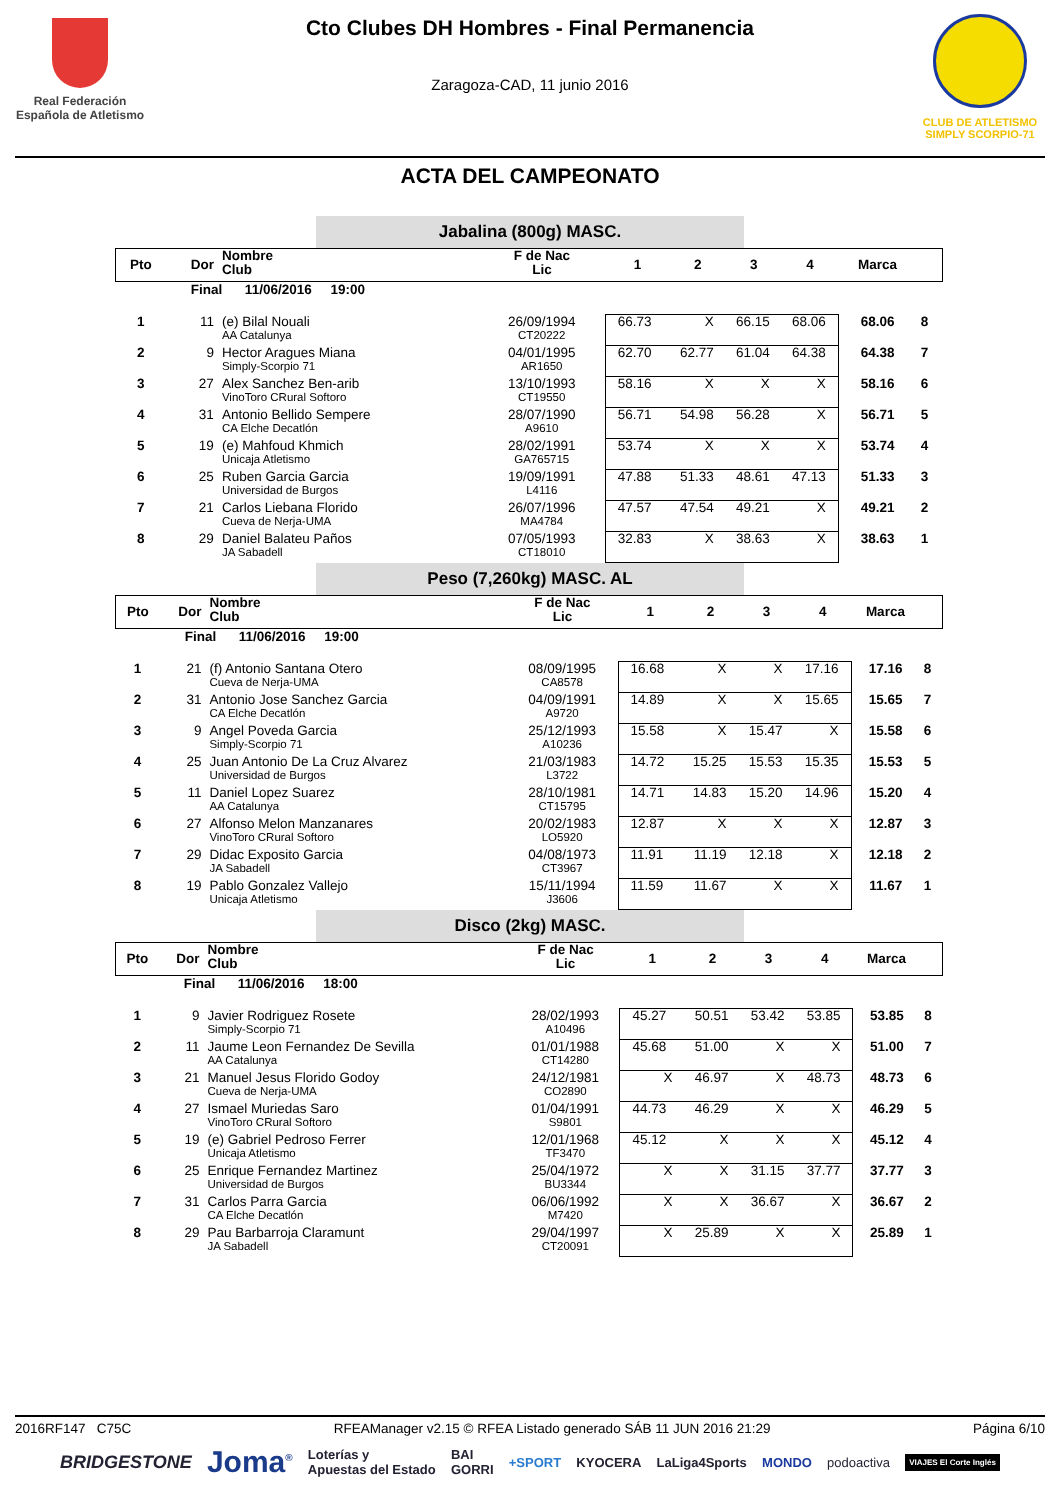Real Federación
Española de Atletismo
Cto Clubes DH Hombres - Final Permanencia
Zaragoza-CAD, 11 junio 2016
CLUB DE ATLETISMO
SIMPLY SCORPIO-71
ACTA DEL CAMPEONATO
Jabalina (800g) MASC.
| Pto | Dor | Nombre Club | F de Nac Lic | 1 | 2 | 3 | 4 | Marca | |
| | Final 11/06/2016 19:00 | | | | | | | | |
| 1 | 11 | (e) Bilal Nouali AA Catalunya | 26/09/1994 CT20222 | 66.73 | X | 66.15 | 68.06 | 68.06 | 8 |
| 2 | 9 | Hector Aragues Miana Simply-Scorpio 71 | 04/01/1995 AR1650 | 62.70 | 62.77 | 61.04 | 64.38 | 64.38 | 7 |
| 3 | 27 | Alex Sanchez Ben-arib VinoToro CRural Softoro | 13/10/1993 CT19550 | 58.16 | X | X | X | 58.16 | 6 |
| 4 | 31 | Antonio Bellido Sempere CA Elche Decatlón | 28/07/1990 A9610 | 56.71 | 54.98 | 56.28 | X | 56.71 | 5 |
| 5 | 19 | (e) Mahfoud Khmich Unicaja Atletismo | 28/02/1991 GA765715 | 53.74 | X | X | X | 53.74 | 4 |
| 6 | 25 | Ruben Garcia Garcia Universidad de Burgos | 19/09/1991 L4116 | 47.88 | 51.33 | 48.61 | 47.13 | 51.33 | 3 |
| 7 | 21 | Carlos Liebana Florido Cueva de Nerja-UMA | 26/07/1996 MA4784 | 47.57 | 47.54 | 49.21 | X | 49.21 | 2 |
| 8 | 29 | Daniel Balateu Paños JA Sabadell | 07/05/1993 CT18010 | 32.83 | X | 38.63 | X | 38.63 | 1 |
Peso (7,260kg) MASC. AL
| Pto | Dor | Nombre Club | F de Nac Lic | 1 | 2 | 3 | 4 | Marca | |
| | Final 11/06/2016 19:00 | | | | | | | | |
| 1 | 21 | (f) Antonio Santana Otero Cueva de Nerja-UMA | 08/09/1995 CA8578 | 16.68 | X | X | 17.16 | 17.16 | 8 |
| 2 | 31 | Antonio Jose Sanchez Garcia CA Elche Decatlón | 04/09/1991 A9720 | 14.89 | X | X | 15.65 | 15.65 | 7 |
| 3 | 9 | Angel Poveda Garcia Simply-Scorpio 71 | 25/12/1993 A10236 | 15.58 | X | 15.47 | X | 15.58 | 6 |
| 4 | 25 | Juan Antonio De La Cruz Alvarez Universidad de Burgos | 21/03/1983 L3722 | 14.72 | 15.25 | 15.53 | 15.35 | 15.53 | 5 |
| 5 | 11 | Daniel Lopez Suarez AA Catalunya | 28/10/1981 CT15795 | 14.71 | 14.83 | 15.20 | 14.96 | 15.20 | 4 |
| 6 | 27 | Alfonso Melon Manzanares VinoToro CRural Softoro | 20/02/1983 LO5920 | 12.87 | X | X | X | 12.87 | 3 |
| 7 | 29 | Didac Exposito Garcia JA Sabadell | 04/08/1973 CT3967 | 11.91 | 11.19 | 12.18 | X | 12.18 | 2 |
| 8 | 19 | Pablo Gonzalez Vallejo Unicaja Atletismo | 15/11/1994 J3606 | 11.59 | 11.67 | X | X | 11.67 | 1 |
Disco (2kg) MASC.
| Pto | Dor | Nombre Club | F de Nac Lic | 1 | 2 | 3 | 4 | Marca | |
| | Final 11/06/2016 18:00 | | | | | | | | |
| 1 | 9 | Javier Rodriguez Rosete Simply-Scorpio 71 | 28/02/1993 A10496 | 45.27 | 50.51 | 53.42 | 53.85 | 53.85 | 8 |
| 2 | 11 | Jaume Leon Fernandez De Sevilla AA Catalunya | 01/01/1988 CT14280 | 45.68 | 51.00 | X | X | 51.00 | 7 |
| 3 | 21 | Manuel Jesus Florido Godoy Cueva de Nerja-UMA | 24/12/1981 CO2890 | X | 46.97 | X | 48.73 | 48.73 | 6 |
| 4 | 27 | Ismael Muriedas Saro VinoToro CRural Softoro | 01/04/1991 S9801 | 44.73 | 46.29 | X | X | 46.29 | 5 |
| 5 | 19 | (e) Gabriel Pedroso Ferrer Unicaja Atletismo | 12/01/1968 TF3470 | 45.12 | X | X | X | 45.12 | 4 |
| 6 | 25 | Enrique Fernandez Martinez Universidad de Burgos | 25/04/1972 BU3344 | X | X | 31.15 | 37.77 | 37.77 | 3 |
| 7 | 31 | Carlos Parra Garcia CA Elche Decatlón | 06/06/1992 M7420 | X | X | 36.67 | X | 36.67 | 2 |
| 8 | 29 | Pau Barbarroja Claramunt JA Sabadell | 29/04/1997 CT20091 | X | 25.89 | X | X | 25.89 | 1 |
2016RF147 C75C RFEAManager v2.15 © RFEA Listado generado SÁB 11 JUN 2016 21:29 Página 6/10
BRIDGESTONE Joma<sup>®</sup> Loterías y
Apuestas del Estado BAI
GORRI +SPORT KYOCERA LaLiga4Sports MONDO podoactiva VIAJES El Corte Inglés